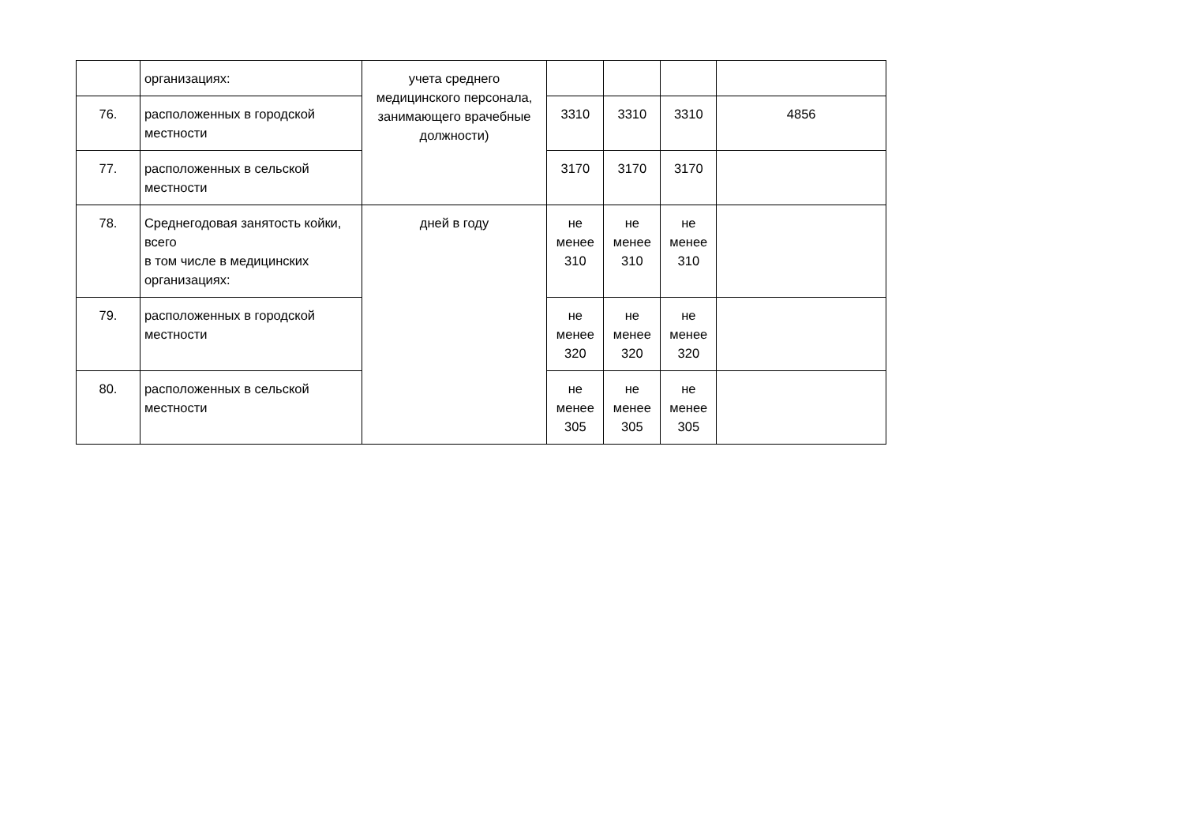| | организациях: | учета среднего медицинского персонала, занимающего врачебные должности) | | | | |
| 76. | расположенных в городской местности | | 3310 | 3310 | 3310 | 4856 |
| 77. | расположенных в сельской местности | | 3170 | 3170 | 3170 | |
| 78. | Среднегодовая занятость койки, всего в том числе в медицинских организациях: | дней в году | не менее 310 | не менее 310 | не менее 310 | |
| 79. | расположенных в городской местности | | не менее 320 | не менее 320 | не менее 320 | |
| 80. | расположенных в сельской местности | | не менее 305 | не менее 305 | не менее 305 | |